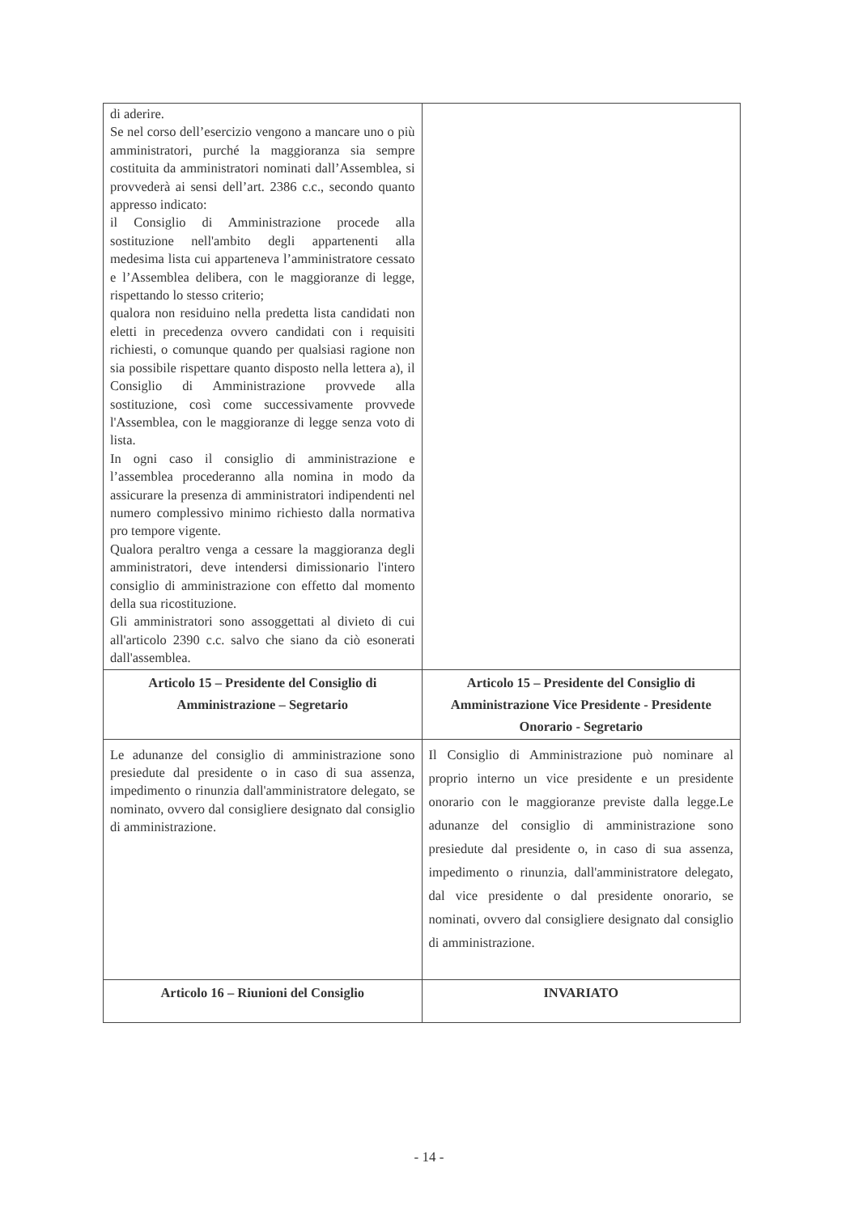| di aderire. Se nel corso dell’esercizio vengono a mancare uno o più amministratori, purché la maggioranza sia sempre costituita da amministratori nominati dall’Assemblea, si provvederà ai sensi dell’art. 2386 c.c., secondo quanto appresso indicato: il Consiglio di Amministrazione procede alla sostituzione nell'ambito degli appartenenti alla medesima lista cui apparteneva l’amministratore cessato e l’Assemblea delibera, con le maggioranze di legge, rispettando lo stesso criterio; qualora non residuino nella predetta lista candidati non eletti in precedenza ovvero candidati con i requisiti richiesti, o comunque quando per qualsiasi ragione non sia possibile rispettare quanto disposto nella lettera a), il Consiglio di Amministrazione provvede alla sostituzione, così come successivamente provvede l'Assemblea, con le maggioranze di legge senza voto di lista. In ogni caso il consiglio di amministrazione e l’assemblea procederanno alla nomina in modo da assicurare la presenza di amministratori indipendenti nel numero complessivo minimo richiesto dalla normativa pro tempore vigente. Qualora peraltro venga a cessare la maggioranza degli amministratori, deve intendersi dimissionario l'intero consiglio di amministrazione con effetto dal momento della sua ricostituzione. Gli amministratori sono assoggettati al divieto di cui all'articolo 2390 c.c. salvo che siano da ciò esonerati dall'assemblea. | |
| Articolo 15 – Presidente del Consiglio di Amministrazione – Segretario | Articolo 15 – Presidente del Consiglio di Amministrazione Vice Presidente - Presidente Onorario - Segretario |
| Le adunanze del consiglio di amministrazione sono presiedute dal presidente o in caso di sua assenza, impedimento o rinunzia dall'amministratore delegato, se nominato, ovvero dal consigliere designato dal consiglio di amministrazione. | Il Consiglio di Amministrazione può nominare al proprio interno un vice presidente e un presidente onorario con le maggioranze previste dalla legge.Le adunanze del consiglio di amministrazione sono presiedute dal presidente o, in caso di sua assenza, impedimento o rinunzia, dall'amministratore delegato, dal vice presidente o dal presidente onorario, se nominati, ovvero dal consigliere designato dal consiglio di amministrazione. |
| Articolo 16 – Riunioni del Consiglio | INVARIATO |
- 14 -